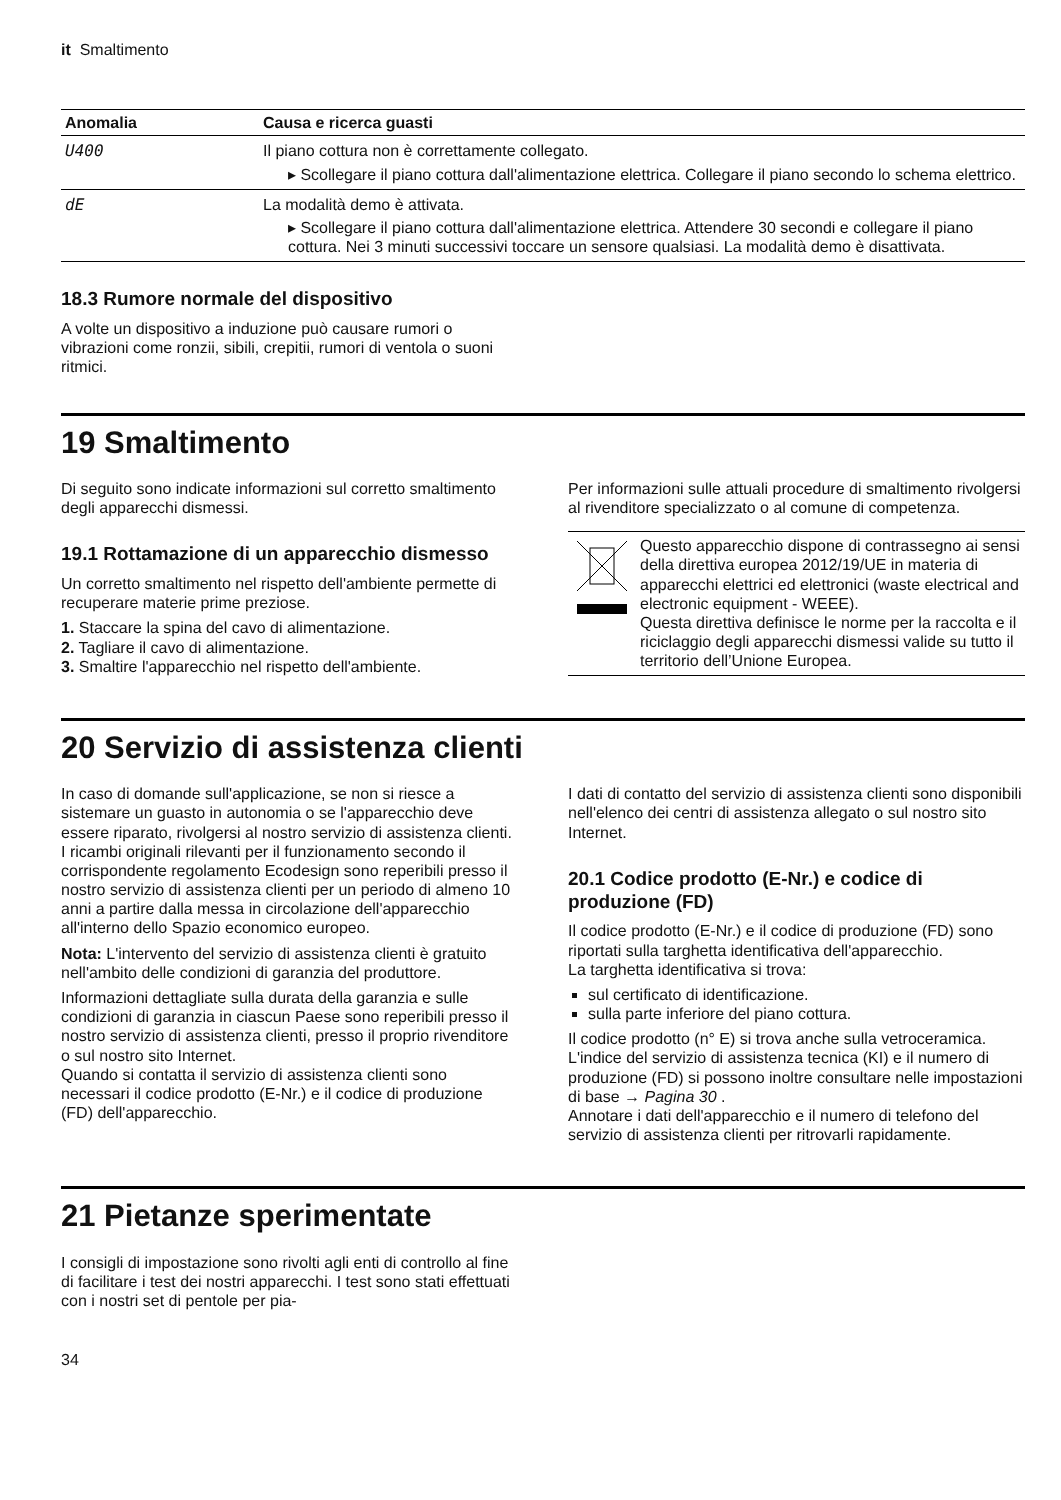it Smaltimento
| Anomalia | Causa e ricerca guasti |
| --- | --- |
| U400 | Il piano cottura non è correttamente collegato. ▸ Scollegare il piano cottura dall'alimentazione elettrica. Collegare il piano secondo lo schema elettrico. |
| dE | La modalità demo è attivata. ▸ Scollegare il piano cottura dall'alimentazione elettrica. Attendere 30 secondi e collegare il piano cottura. Nei 3 minuti successivi toccare un sensore qualsiasi. La modalità demo è disattivata. |
18.3 Rumore normale del dispositivo
A volte un dispositivo a induzione può causare rumori o vibrazioni come ronzii, sibili, crepitii, rumori di ventola o suoni ritmici.
19 Smaltimento
Di seguito sono indicate informazioni sul corretto smaltimento degli apparecchi dismessi.
19.1 Rottamazione di un apparecchio dismesso
Un corretto smaltimento nel rispetto dell'ambiente permette di recuperare materie prime preziose.
1. Staccare la spina del cavo di alimentazione.
2. Tagliare il cavo di alimentazione.
3. Smaltire l'apparecchio nel rispetto dell'ambiente.
Per informazioni sulle attuali procedure di smaltimento rivolgersi al rivenditore specializzato o al comune di competenza.
Questo apparecchio dispone di contrassegno ai sensi della direttiva europea 2012/19/UE in materia di apparecchi elettrici ed elettronici (waste electrical and electronic equipment - WEEE).
Questa direttiva definisce le norme per la raccolta e il riciclaggio degli apparecchi dismessi valide su tutto il territorio dell’Unione Europea.
20 Servizio di assistenza clienti
In caso di domande sull'applicazione, se non si riesce a sistemare un guasto in autonomia o se l'apparecchio deve essere riparato, rivolgersi al nostro servizio di assistenza clienti.
I ricambi originali rilevanti per il funzionamento secondo il corrispondente regolamento Ecodesign sono reperibili presso il nostro servizio di assistenza clienti per un periodo di almeno 10 anni a partire dalla messa in circolazione dell'apparecchio all'interno dello Spazio economico europeo.
Nota: L'intervento del servizio di assistenza clienti è gratuito nell'ambito delle condizioni di garanzia del produttore.
Informazioni dettagliate sulla durata della garanzia e sulle condizioni di garanzia in ciascun Paese sono reperibili presso il nostro servizio di assistenza clienti, presso il proprio rivenditore o sul nostro sito Internet.
Quando si contatta il servizio di assistenza clienti sono necessari il codice prodotto (E-Nr.) e il codice di produzione (FD) dell'apparecchio.
I dati di contatto del servizio di assistenza clienti sono disponibili nell'elenco dei centri di assistenza allegato o sul nostro sito Internet.
20.1 Codice prodotto (E-Nr.) e codice di produzione (FD)
Il codice prodotto (E-Nr.) e il codice di produzione (FD) sono riportati sulla targhetta identificativa dell'apparecchio.
La targhetta identificativa si trova:
sul certificato di identificazione.
sulla parte inferiore del piano cottura.
Il codice prodotto (n° E) si trova anche sulla vetroceramica. L'indice del servizio di assistenza tecnica (KI) e il numero di produzione (FD) si possono inoltre consultare nelle impostazioni di base → Pagina 30 .
Annotare i dati dell'apparecchio e il numero di telefono del servizio di assistenza clienti per ritrovarli rapidamente.
21 Pietanze sperimentate
I consigli di impostazione sono rivolti agli enti di controllo al fine di facilitare i test dei nostri apparecchi. I test sono stati effettuati con i nostri set di pentole per pia-
34